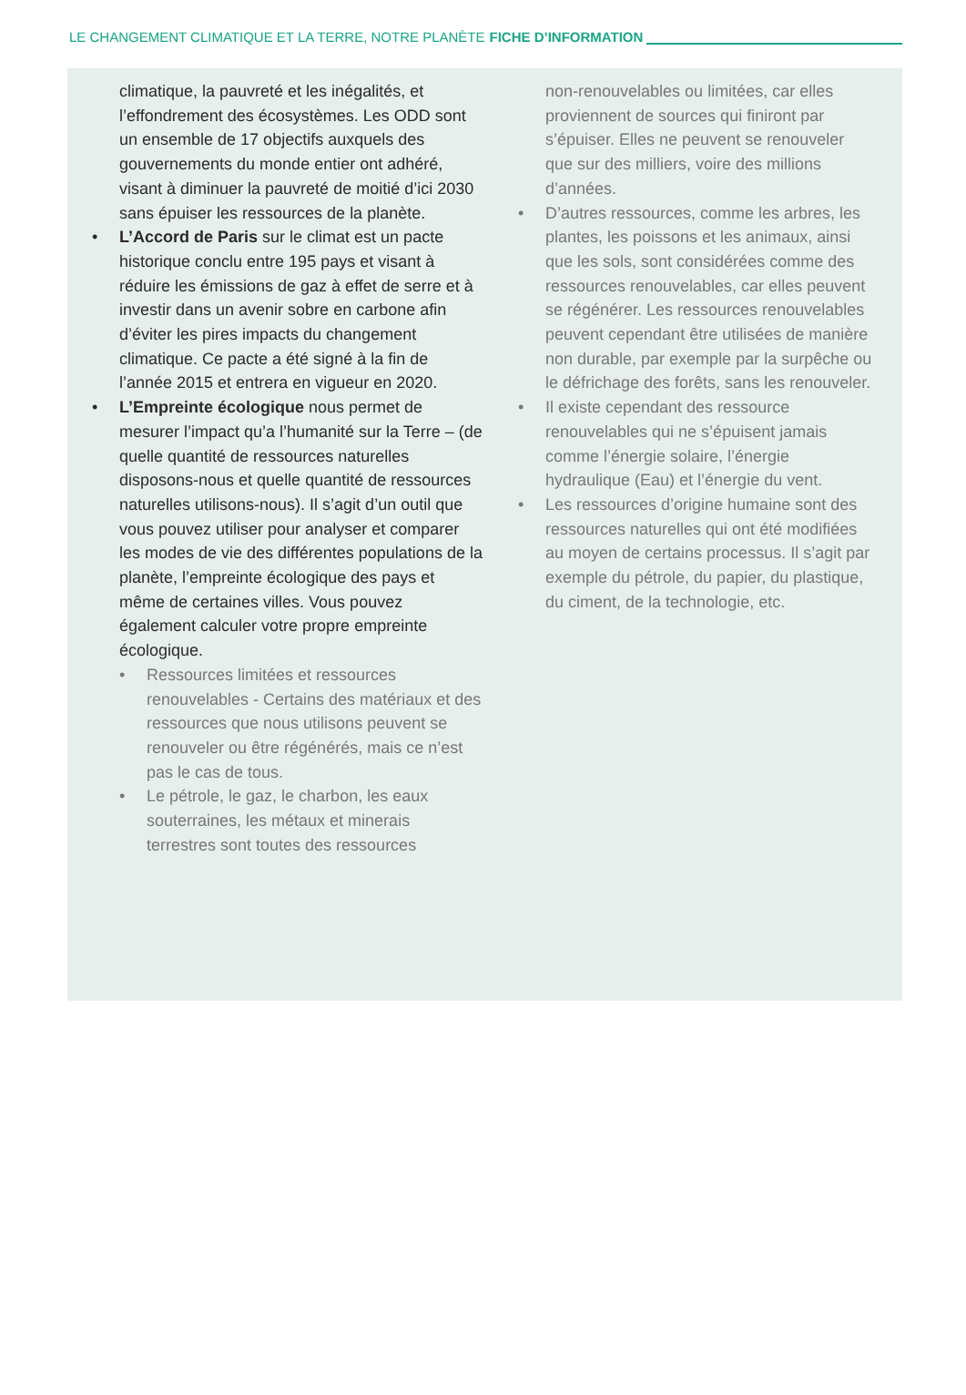LE CHANGEMENT CLIMATIQUE ET LA TERRE, NOTRE PLANÈTE FICHE D’INFORMATION
climatique, la pauvreté et les inégalités, et l’effondrement des écosystèmes. Les ODD sont un ensemble de 17 objectifs auxquels des gouvernements du monde entier ont adhéré, visant à diminuer la pauvreté de moitié d’ici 2030 sans épuiser les ressources de la planète.
• L’Accord de Paris sur le climat est un pacte historique conclu entre 195 pays et visant à réduire les émissions de gaz à effet de serre et à investir dans un avenir sobre en carbone afin d’éviter les pires impacts du changement climatique. Ce pacte a été signé à la fin de l’année 2015 et entrera en vigueur en 2020.
• L’Empreinte écologique nous permet de mesurer l’impact qu’a l’humanité sur la Terre – (de quelle quantité de ressources naturelles disposons-nous et quelle quantité de ressources naturelles utilisons-nous). Il s’agit d’un outil que vous pouvez utiliser pour analyser et comparer les modes de vie des différentes populations de la planète, l’empreinte écologique des pays et même de certaines villes. Vous pouvez également calculer votre propre empreinte écologique.
• Ressources limitées et ressources renouvelables - Certains des matériaux et des ressources que nous utilisons peuvent se renouveler ou être régénérés, mais ce n’est pas le cas de tous.
• Le pétrole, le gaz, le charbon, les eaux souterraines, les métaux et minerais terrestres sont toutes des ressources
non-renouvelables ou limitées, car elles proviennent de sources qui finiront par s’épuiser. Elles ne peuvent se renouveler que sur des milliers, voire des millions d’années.
• D’autres ressources, comme les arbres, les plantes, les poissons et les animaux, ainsi que les sols, sont considérées comme des ressources renouvelables, car elles peuvent se régénérer. Les ressources renouvelables peuvent cependant être utilisées de manière non durable, par exemple par la surpêche ou le défrichage des forêts, sans les renouveler.
• Il existe cependant des ressource renouvelables qui ne s’épuisent jamais comme l’énergie solaire, l’énergie hydraulique (Eau) et l’énergie du vent.
• Les ressources d’origine humaine sont des ressources naturelles qui ont été modifiées au moyen de certains processus. Il s’agit par exemple du pétrole, du papier, du plastique, du ciment, de la technologie, etc.